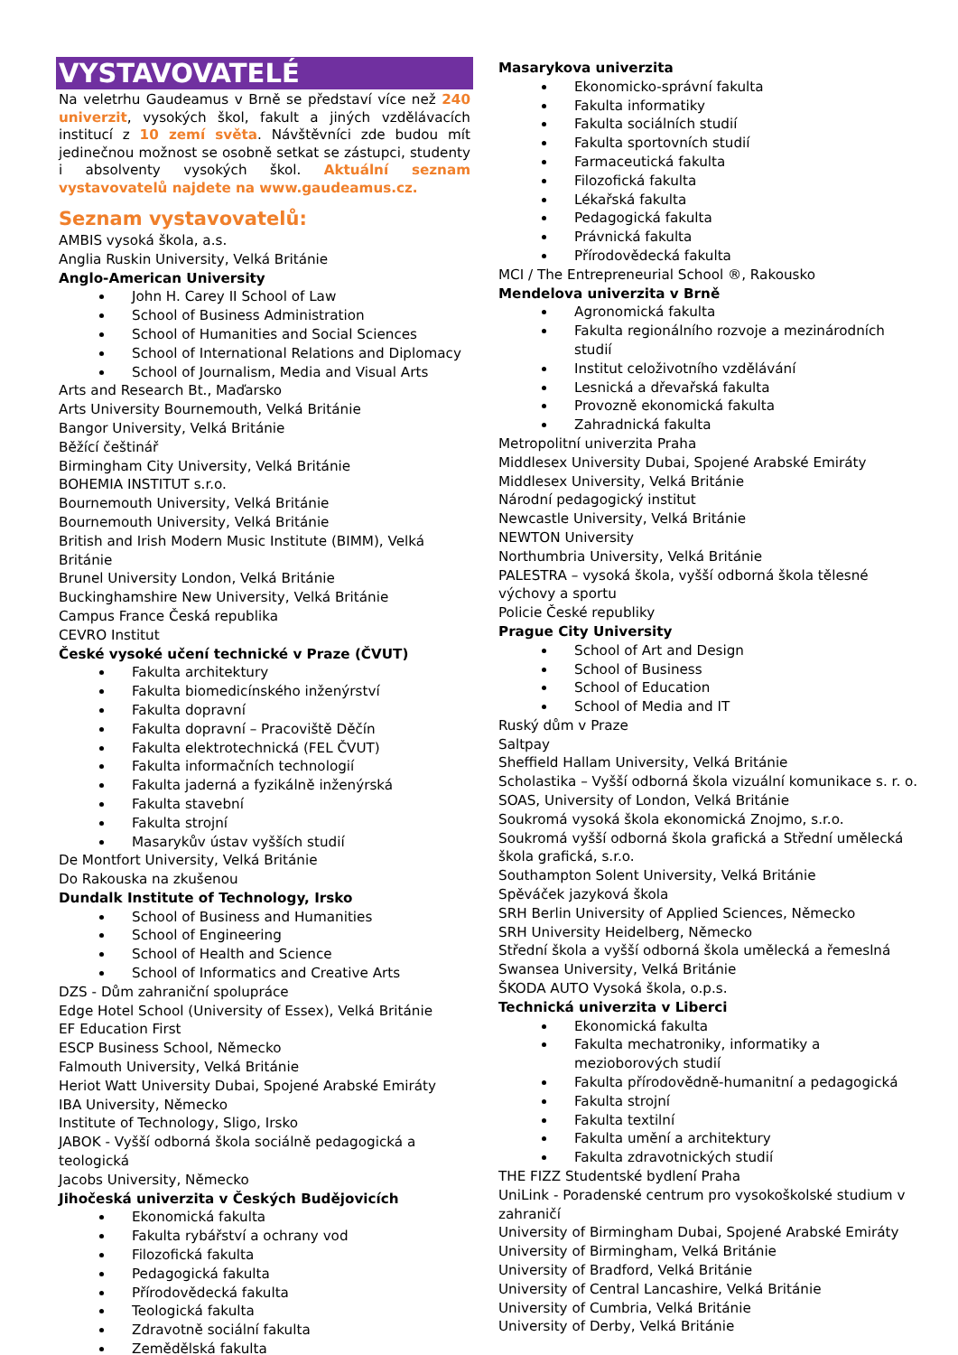VYSTAVOVATELÉ
Na veletrhu Gaudeamus v Brně se představí více než 240 univerzit, vysokých škol, fakult a jiných vzdělávacích institucí z 10 zemí světa. Návštěvníci zde budou mít jedinečnou možnost se osobně setkat se zástupci, studenty i absolventy vysokých škol. Aktuální seznam vystavovatelů najdete na www.gaudeamus.cz.
Seznam vystavovatelů:
AMBIS vysoká škola, a.s.
Anglia Ruskin University, Velká Británie
Anglo-American University
John H. Carey II School of Law
School of Business Administration
School of Humanities and Social Sciences
School of International Relations and Diplomacy
School of Journalism, Media and Visual Arts
Arts and Research Bt., Maďarsko
Arts University Bournemouth, Velká Británie
Bangor University, Velká Británie
Běžící češtinář
Birmingham City University, Velká Británie
BOHEMIA INSTITUT s.r.o.
Bournemouth University, Velká Británie
Bournemouth University, Velká Británie
British and Irish Modern Music Institute (BIMM), Velká Británie
Brunel University London, Velká Británie
Buckinghamshire New University, Velká Británie
Campus France Česká republika
CEVRO Institut
České vysoké učení technické v Praze (ČVUT)
Fakulta architektury
Fakulta biomedicínského inženýrství
Fakulta dopravní
Fakulta dopravní – Pracoviště Děčín
Fakulta elektrotechnická (FEL ČVUT)
Fakulta informačních technologií
Fakulta jaderná a fyzikálně inženýrská
Fakulta stavební
Fakulta strojní
Masarykův ústav vyšších studií
De Montfort University, Velká Británie
Do Rakouska na zkušenou
Dundalk Institute of Technology, Irsko
School of Business and Humanities
School of Engineering
School of Health and Science
School of Informatics and Creative Arts
DZS - Dům zahraniční spolupráce
Edge Hotel School (University of Essex), Velká Británie
EF Education First
ESCP Business School, Německo
Falmouth University, Velká Británie
Heriot Watt University Dubai, Spojené Arabské Emiráty
IBA University, Německo
Institute of Technology, Sligo, Irsko
JABOK - Vyšší odborná škola sociálně pedagogická a teologická
Jacobs University, Německo
Jihočeská univerzita v Českých Budějovicích
Ekonomická fakulta
Fakulta rybářství a ochrany vod
Filozofická fakulta
Pedagogická fakulta
Přírodovědecká fakulta
Teologická fakulta
Zdravotně sociální fakulta
Zemědělská fakulta
Masarykova univerzita
Ekonomicko-správní fakulta
Fakulta informatiky
Fakulta sociálních studií
Fakulta sportovních studií
Farmaceutická fakulta
Filozofická fakulta
Lékařská fakulta
Pedagogická fakulta
Právnická fakulta
Přírodovědecká fakulta
MCI / The Entrepreneurial School ®, Rakousko
Mendelova univerzita v Brně
Agronomická fakulta
Fakulta regionálního rozvoje a mezinárodních studií
Institut celoživotního vzdělávání
Lesnická a dřevařská fakulta
Provozně ekonomická fakulta
Zahradnická fakulta
Metropolitní univerzita Praha
Middlesex University Dubai, Spojené Arabské Emiráty
Middlesex University, Velká Británie
Národní pedagogický institut
Newcastle University, Velká Británie
NEWTON University
Northumbria University, Velká Británie
PALESTRA – vysoká škola, vyšší odborná škola tělesné výchovy a sportu
Policie České republiky
Prague City University
School of Art and Design
School of Business
School of Education
School of Media and IT
Ruský dům v Praze
Saltpay
Sheffield Hallam University, Velká Británie
Scholastika – Vyšší odborná škola vizuální komunikace s. r. o.
SOAS, University of London, Velká Británie
Soukromá vysoká škola ekonomická Znojmo, s.r.o.
Soukromá vyšší odborná škola grafická a Střední umělecká škola grafická, s.r.o.
Southampton Solent University, Velká Británie
Spěváček jazyková škola
SRH Berlin University of Applied Sciences, Německo
SRH University Heidelberg, Německo
Střední škola a vyšší odborná škola umělecká a řemeslná
Swansea University, Velká Británie
ŠKODA AUTO Vysoká škola, o.p.s.
Technická univerzita v Liberci
Ekonomická fakulta
Fakulta mechatroniky, informatiky a mezioborových studií
Fakulta přírodovědně-humanitní a pedagogická
Fakulta strojní
Fakulta textilní
Fakulta umění a architektury
Fakulta zdravotnických studií
THE FIZZ Studentské bydlení Praha
UniLink - Poradenské centrum pro vysokoškolské studium v zahraničí
University of Birmingham Dubai, Spojené Arabské Emiráty
University of Birmingham, Velká Británie
University of Bradford, Velká Británie
University of Central Lancashire, Velká Británie
University of Cumbria, Velká Británie
University of Derby, Velká Británie